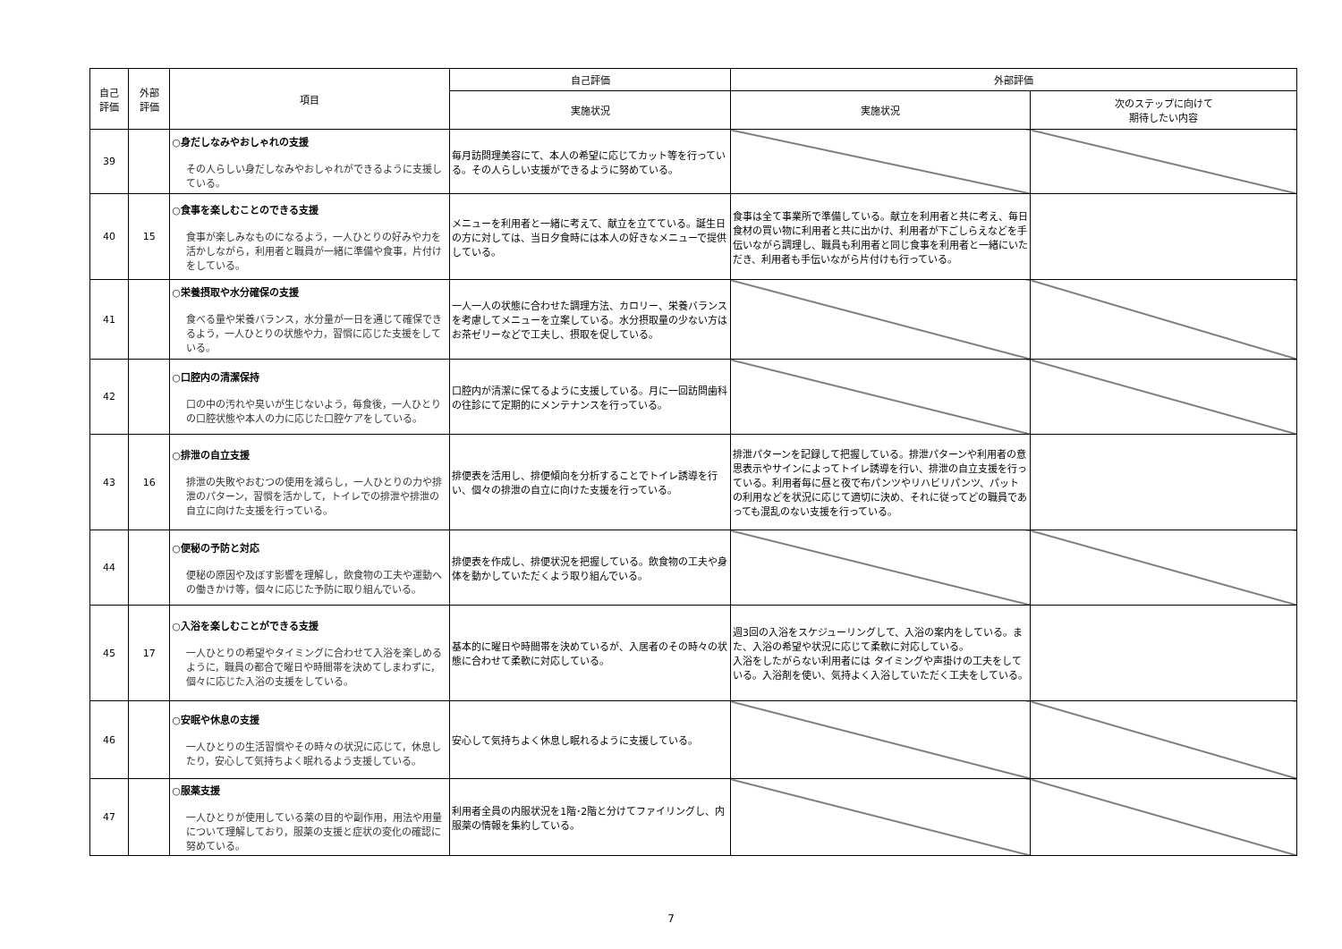| 自己 評価 | 外部 評価 | 項目 | 自己評価 | 外部評価 | |
| --- | --- | --- | --- | --- | --- |
| | | | 実施状況 | 実施状況 | 次のステップに向けて 期待したい内容 |
| 39 | | ○身だしなみやおしゃれの支援 その人らしい身だしなみやおしゃれができるように支援している。 | 毎月訪問理美容にて、本人の希望に応じてカット等を行っている。その人らしい支援ができるように努めている。 | | |
| 40 | 15 | ○食事を楽しむことのできる支援 食事が楽しみなものになるよう，一人ひとりの好みや力を活かしながら，利用者と職員が一緒に準備や食事，片付けをしている。 | メニューを利用者と一緒に考えて、献立を立てている。誕生日の方に対しては、当日夕食時には本人の好きなメニューで提供している。 | 食事は全て事業所で準備している。献立を利用者と共に考え、毎日食材の買い物に利用者と共に出かけ、利用者が下ごしらえなどを手伝いながら調理し、職員も利用者と同じ食事を利用者と一緒にいただき、利用者も手伝いながら片付けも行っている。 | |
| 41 | | ○栄養摂取や水分確保の支援 食べる量や栄養バランス，水分量が一日を通じて確保できるよう，一人ひとりの状態や力，習慣に応じた支援をしている。 | 一人一人の状態に合わせた調理方法、カロリー、栄養バランスを考慮してメニューを立案している。水分摂取量の少ない方はお茶ゼリーなどで工夫し、摂取を促している。 | | |
| 42 | | ○口腔内の清潔保持 口の中の汚れや臭いが生じないよう，毎食後，一人ひとりの口腔状態や本人の力に応じた口腔ケアをしている。 | 口腔内が清潔に保てるように支援している。月に一回訪問歯科の往診にて定期的にメンテナンスを行っている。 | | |
| 43 | 16 | ○排泄の自立支援 排泄の失敗やおむつの使用を減らし，一人ひとりの力や排泄のパターン，習慣を活かして，トイレでの排泄や排泄の自立に向けた支援を行っている。 | 排便表を活用し、排便傾向を分析することでトイレ誘導を行い、個々の排泄の自立に向けた支援を行っている。 | 排泄パターンを記録して把握している。排泄パターンや利用者の意思表示やサインによってトイレ誘導を行い、排泄の自立支援を行っている。利用者毎に昼と夜で布パンツやリハビリパンツ、パットの利用などを状況に応じて適切に決め、それに従ってどの職員であっても混乱のない支援を行っている。 | |
| 44 | | ○便秘の予防と対応 便秘の原因や及ぼす影響を理解し，飲食物の工夫や運動への働きかけ等，個々に応じた予防に取り組んでいる。 | 排便表を作成し、排便状況を把握している。飲食物の工夫や身体を動かしていただくよう取り組んでいる。 | | |
| 45 | 17 | ○入浴を楽しむことができる支援 一人ひとりの希望やタイミングに合わせて入浴を楽しめるように，職員の都合で曜日や時間帯を決めてしまわずに，個々に応じた入浴の支援をしている。 | 基本的に曜日や時間帯を決めているが、入居者のその時々の状態に合わせて柔軟に対応している。 | 週3回の入浴をスケジューリングして、入浴の案内をしている。また、入浴の希望や状況に応じて柔軟に対応している。 入浴をしたがらない利用者には タイミングや声掛けの工夫をしている。入浴剤を使い、気持よく入浴していただく工夫をしている。 | |
| 46 | | ○安眠や休息の支援 一人ひとりの生活習慣やその時々の状況に応じて，休息したり，安心して気持ちよく眠れるよう支援している。 | 安心して気持ちよく休息し眠れるように支援している。 | | |
| 47 | | ○服薬支援 一人ひとりが使用している薬の目的や副作用，用法や用量について理解しており，服薬の支援と症状の変化の確認に努めている。 | 利用者全員の内服状況を1階･2階と分けてファイリングし、内服薬の情報を集約している。 | | |
7